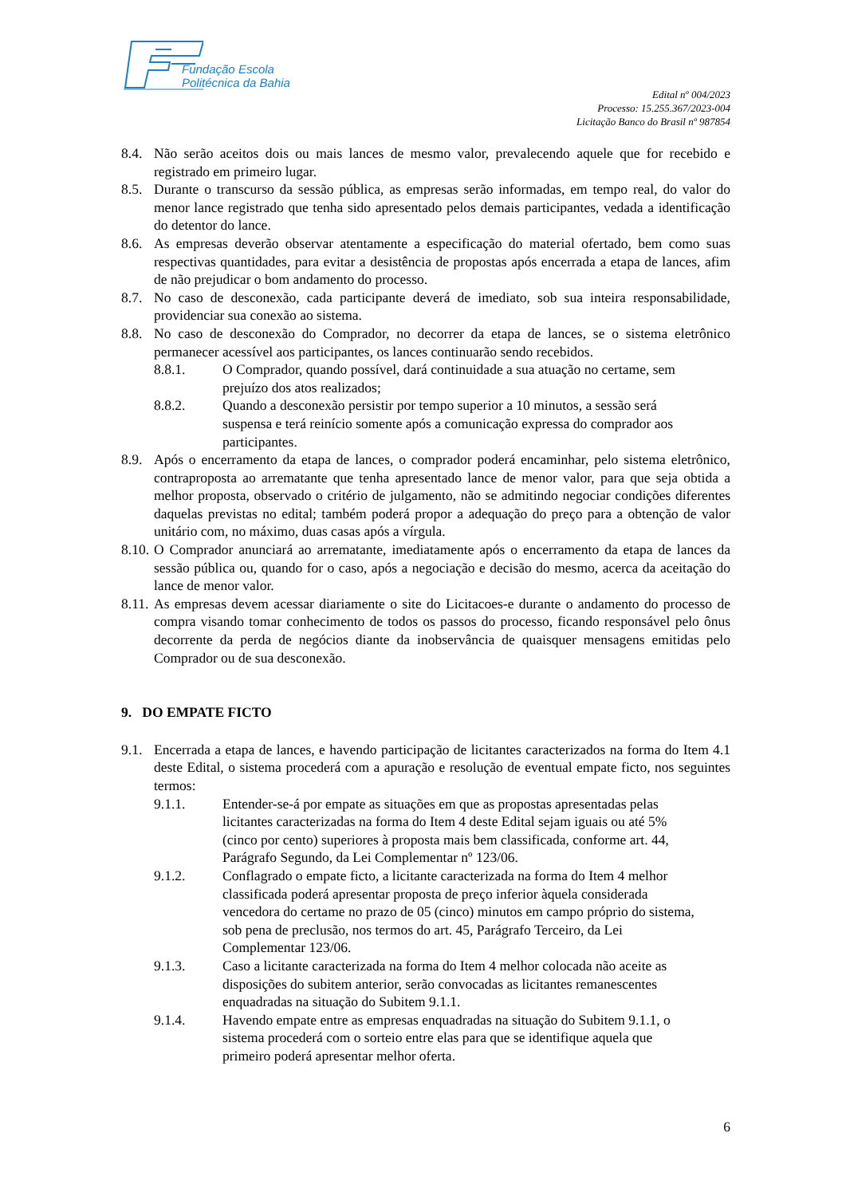Fundação Escola
Politécnica da Bahia
Edital nº 004/2023
Processo: 15.255.367/2023-004
Licitação Banco do Brasil nº 987854
8.4. Não serão aceitos dois ou mais lances de mesmo valor, prevalecendo aquele que for recebido e registrado em primeiro lugar.
8.5. Durante o transcurso da sessão pública, as empresas serão informadas, em tempo real, do valor do menor lance registrado que tenha sido apresentado pelos demais participantes, vedada a identificação do detentor do lance.
8.6. As empresas deverão observar atentamente a especificação do material ofertado, bem como suas respectivas quantidades, para evitar a desistência de propostas após encerrada a etapa de lances, afim de não prejudicar o bom andamento do processo.
8.7. No caso de desconexão, cada participante deverá de imediato, sob sua inteira responsabilidade, providenciar sua conexão ao sistema.
8.8. No caso de desconexão do Comprador, no decorrer da etapa de lances, se o sistema eletrônico permanecer acessível aos participantes, os lances continuarão sendo recebidos.
8.8.1. O Comprador, quando possível, dará continuidade a sua atuação no certame, sem prejuízo dos atos realizados;
8.8.2. Quando a desconexão persistir por tempo superior a 10 minutos, a sessão será suspensa e terá reinício somente após a comunicação expressa do comprador aos participantes.
8.9. Após o encerramento da etapa de lances, o comprador poderá encaminhar, pelo sistema eletrônico, contraproposta ao arrematante que tenha apresentado lance de menor valor, para que seja obtida a melhor proposta, observado o critério de julgamento, não se admitindo negociar condições diferentes daquelas previstas no edital; também poderá propor a adequação do preço para a obtenção de valor unitário com, no máximo, duas casas após a vírgula.
8.10. O Comprador anunciará ao arrematante, imediatamente após o encerramento da etapa de lances da sessão pública ou, quando for o caso, após a negociação e decisão do mesmo, acerca da aceitação do lance de menor valor.
8.11. As empresas devem acessar diariamente o site do Licitacoes-e durante o andamento do processo de compra visando tomar conhecimento de todos os passos do processo, ficando responsável pelo ônus decorrente da perda de negócios diante da inobservância de quaisquer mensagens emitidas pelo Comprador ou de sua desconexão.
9. DO EMPATE FICTO
9.1. Encerrada a etapa de lances, e havendo participação de licitantes caracterizados na forma do Item 4.1 deste Edital, o sistema procederá com a apuração e resolução de eventual empate ficto, nos seguintes termos:
9.1.1. Entender-se-á por empate as situações em que as propostas apresentadas pelas licitantes caracterizadas na forma do Item 4 deste Edital sejam iguais ou até 5% (cinco por cento) superiores à proposta mais bem classificada, conforme art. 44, Parágrafo Segundo, da Lei Complementar nº 123/06.
9.1.2. Conflagrado o empate ficto, a licitante caracterizada na forma do Item 4 melhor classificada poderá apresentar proposta de preço inferior àquela considerada vencedora do certame no prazo de 05 (cinco) minutos em campo próprio do sistema, sob pena de preclusão, nos termos do art. 45, Parágrafo Terceiro, da Lei Complementar 123/06.
9.1.3. Caso a licitante caracterizada na forma do Item 4 melhor colocada não aceite as disposições do subitem anterior, serão convocadas as licitantes remanescentes enquadradas na situação do Subitem 9.1.1.
9.1.4. Havendo empate entre as empresas enquadradas na situação do Subitem 9.1.1, o sistema procederá com o sorteio entre elas para que se identifique aquela que primeiro poderá apresentar melhor oferta.
6